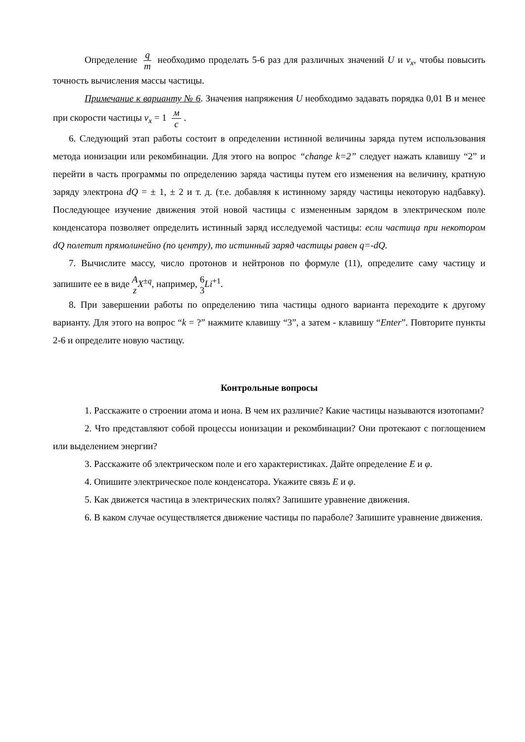Определение q m необходимо проделать 5-6 раз для различных значений U и v<sub>x</sub>, чтобы повысить точность вычисления массы частицы.
Примечание к варианту № 6. Значения напряжения U необходимо задавать порядка 0,01 В и менее при скорости частицы v<sub>x</sub> = 1 м с.
6. Следующий этап работы состоит в определении истинной величины заряда путем использования метода ионизации или рекомбинации. Для этого на вопрос “change k=2” следует нажать клавишу “2” и перейти в часть программы по определению заряда частицы путем его изменения на величину, кратную заряду электрона dQ = ± 1, ± 2 и т. д. (т.е. добавляя к истинному заряду частицы некоторую надбавку). Последующее изучение движения этой новой частицы с измененным зарядом в электрическом поле конденсатора позволяет определить истинный заряд исследуемой частицы: если частица при некотором dQ полетит прямолинейно (по центру), то истинный заряд частицы равен q=-dQ.
7. Вычислите массу, число протонов и нейтронов по формуле (11), определите саму частицу и запишите ее в виде A z X<sup>±q</sup>, например, 6 3 Li<sup>+1</sup>.
8. При завершении работы по определению типа частицы одного варианта переходите к другому варианту. Для этого на вопрос “k = ?” нажмите клавишу “3”, а затем - клавишу “Enter”. Повторите пункты 2-6 и определите новую частицу.
Контрольные вопросы
1. Расскажите о строении атома и иона. В чем их различие? Какие частицы называются изотопами?
2. Что представляют собой процессы ионизации и рекомбинации? Они протекают с поглощением или выделением энергии?
3. Расскажите об электрическом поле и его характеристиках. Дайте определение E и φ.
4. Опишите электрическое поле конденсатора. Укажите связь E и φ.
5. Как движется частица в электрических полях? Запишите уравнение движения.
6. В каком случае осуществляется движение частицы по параболе? Запишите уравнение движения.